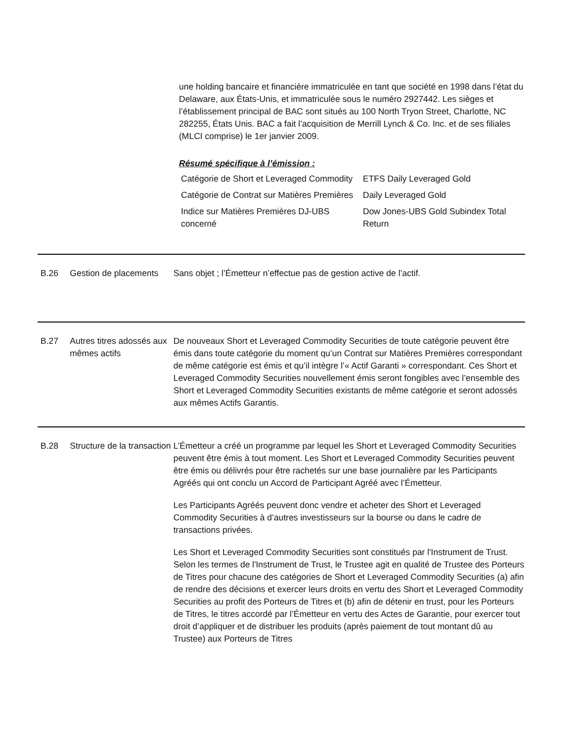une holding bancaire et financière immatriculée en tant que société en 1998 dans l’état du Delaware, aux États-Unis, et immatriculée sous le numéro 2927442. Les sièges et l’établissement principal de BAC sont situés au 100 North Tryon Street, Charlotte, NC 282255, États Unis. BAC a fait l’acquisition de Merrill Lynch & Co. Inc. et de ses filiales (MLCI comprise) le 1er janvier 2009.
Résumé spécifique à l’émission :
| Catégorie de Short et Leveraged Commodity | ETFS Daily Leveraged Gold |
| Catégorie de Contrat sur Matières Premières | Daily Leveraged Gold |
| Indice sur Matières Premières DJ-UBS concerné | Dow Jones-UBS Gold Subindex Total Return |
B.26 Gestion de placements
Sans objet ; l’Émetteur n’effectue pas de gestion active de l’actif.
B.27 Autres titres adossés aux mêmes actifs
De nouveaux Short et Leveraged Commodity Securities de toute catégorie peuvent être émis dans toute catégorie du moment qu’un Contrat sur Matières Premières correspondant de même catégorie est émis et qu’il intègre l’« Actif Garanti » correspondant. Ces Short et Leveraged Commodity Securities nouvellement émis seront fongibles avec l’ensemble des Short et Leveraged Commodity Securities existants de même catégorie et seront adossés aux mêmes Actifs Garantis.
B.28 Structure de la transaction
L’Émetteur a créé un programme par lequel les Short et Leveraged Commodity Securities peuvent être émis à tout moment. Les Short et Leveraged Commodity Securities peuvent être émis ou délivrés pour être rachetés sur une base journalière par les Participants Agréés qui ont conclu un Accord de Participant Agréé avec l’Émetteur.
Les Participants Agréés peuvent donc vendre et acheter des Short et Leveraged Commodity Securities à d’autres investisseurs sur la bourse ou dans le cadre de transactions privées.
Les Short et Leveraged Commodity Securities sont constitués par l'Instrument de Trust. Selon les termes de l'Instrument de Trust, le Trustee agit en qualité de Trustee des Porteurs de Titres pour chacune des catégories de Short et Leveraged Commodity Securities (a) afin de rendre des décisions et exercer leurs droits en vertu des Short et Leveraged Commodity Securities au profit des Porteurs de Titres et (b) afin de détenir en trust, pour les Porteurs de Titres, le titres accordé par l’Émetteur en vertu des Actes de Garantie, pour exercer tout droit d’appliquer et de distribuer les produits (après paiement de tout montant dû au Trustee) aux Porteurs de Titres